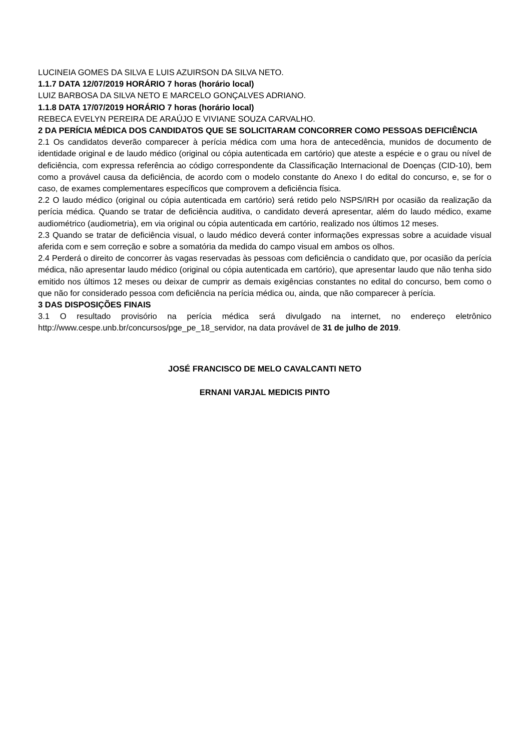LUCINEIA GOMES DA SILVA E LUIS AZUIRSON DA SILVA NETO.
1.1.7 DATA 12/07/2019 HORÁRIO 7 horas (horário local)
LUIZ BARBOSA DA SILVA NETO E MARCELO GONÇALVES ADRIANO.
1.1.8 DATA 17/07/2019 HORÁRIO 7 horas (horário local)
REBECA EVELYN PEREIRA DE ARAÚJO E VIVIANE SOUZA CARVALHO.
2 DA PERÍCIA MÉDICA DOS CANDIDATOS QUE SE SOLICITARAM CONCORRER COMO PESSOAS DEFICIÊNCIA
2.1 Os candidatos deverão comparecer à perícia médica com uma hora de antecedência, munidos de documento de identidade original e de laudo médico (original ou cópia autenticada em cartório) que ateste a espécie e o grau ou nível de deficiência, com expressa referência ao código correspondente da Classificação Internacional de Doenças (CID-10), bem como a provável causa da deficiência, de acordo com o modelo constante do Anexo I do edital do concurso, e, se for o caso, de exames complementares específicos que comprovem a deficiência física.
2.2 O laudo médico (original ou cópia autenticada em cartório) será retido pelo NSPS/IRH por ocasião da realização da perícia médica. Quando se tratar de deficiência auditiva, o candidato deverá apresentar, além do laudo médico, exame audiométrico (audiometria), em via original ou cópia autenticada em cartório, realizado nos últimos 12 meses.
2.3 Quando se tratar de deficiência visual, o laudo médico deverá conter informações expressas sobre a acuidade visual aferida com e sem correção e sobre a somatória da medida do campo visual em ambos os olhos.
2.4 Perderá o direito de concorrer às vagas reservadas às pessoas com deficiência o candidato que, por ocasião da perícia médica, não apresentar laudo médico (original ou cópia autenticada em cartório), que apresentar laudo que não tenha sido emitido nos últimos 12 meses ou deixar de cumprir as demais exigências constantes no edital do concurso, bem como o que não for considerado pessoa com deficiência na perícia médica ou, ainda, que não comparecer à perícia.
3 DAS DISPOSIÇÕES FINAIS
3.1 O resultado provisório na perícia médica será divulgado na internet, no endereço eletrônico http://www.cespe.unb.br/concursos/pge_pe_18_servidor, na data provável de 31 de julho de 2019.
JOSÉ FRANCISCO DE MELO CAVALCANTI NETO
ERNANI VARJAL MEDICIS PINTO